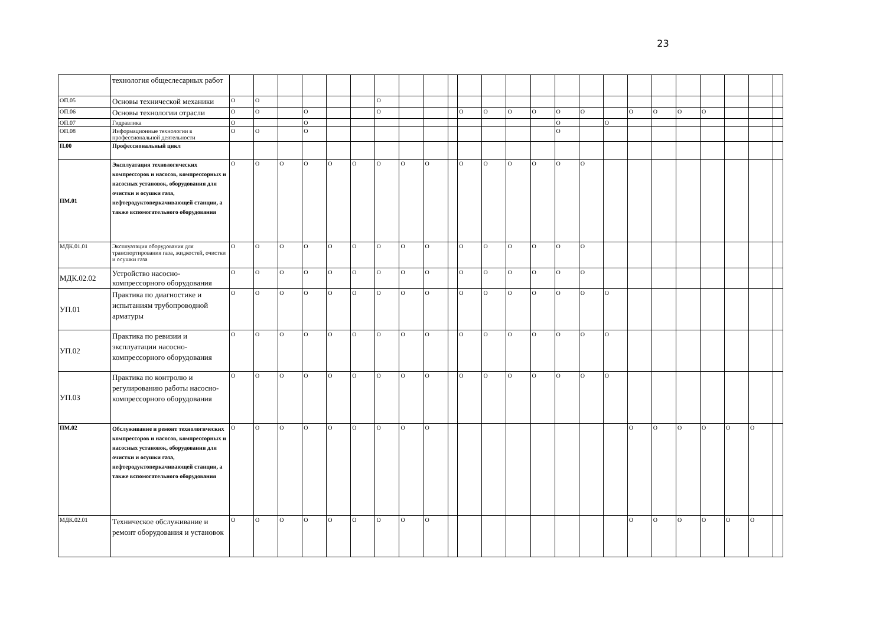23
| | технология общеслесарных работ | | | | | | | | | | | | | | | | | | | | | | | | |
| ОП.05 | Основы технической механики | О | О | | | | | О | | | | | | | | | | | | | | | | | |
| ОП.06 | Основы технологии отрасли | О | О | | О | | | О | | | | О | О | О | О | О | О | | О | О | О | О | | | |
| ОП.07 | Гидравлика | О | | | О | | | | | | | | | | | О | | О | | | | | | | |
| ОП.08 | Информационные технологии в профессиональной деятельности | О | О | | О | | | | | | | | | | | О | | | | | | | | | |
| П.00 | Профессиональный цикл | | | | | | | | | | | | | | | | | | | | | | | | |
| ПМ.01 | Эксплуатация технологических компрессоров и насосов, компрессорных и насосных установок, оборудования для очистки и осушки газа, нефтеродуктоперкачивающей станции, а также вспомогательного оборудования | О | О | О | О | О | О | О | О | О | | О | О | О | О | О | О | | | | | | | | |
| МДК.01.01 | Эксплуатация оборудования для транспортирования газа, жидкостей, очистки и осушки газа | О | О | О | О | О | О | О | О | О | | О | О | О | О | О | О | | | | | | | | |
| МДК.02.02 | Устройство насосно-компрессорного оборудования | О | О | О | О | О | О | О | О | О | | О | О | О | О | О | О | | | | | | | | |
| УП.01 | Практика по диагностике и испытаниям трубопроводной арматуры | О | О | О | О | О | О | О | О | О | | О | О | О | О | О | О | О | | | | | | | |
| УП.02 | Практика по ревизии и эксплуатации насосно-компрессорного оборудования | О | О | О | О | О | О | О | О | О | | О | О | О | О | О | О | О | | | | | | | |
| УП.03 | Практика по контролю и регулированию работы насосно-компрессорного оборудования | О | О | О | О | О | О | О | О | О | | О | О | О | О | О | О | О | | | | | | | |
| ПМ.02 | Обслуживание и ремонт технологических компрессоров и насосов, компрессорных и насосных установок, оборудования для очистки и осушки газа, нефтеродуктоперкачивающей станции, а также вспомогательного оборудования | О | О | О | О | О | О | О | О | О | | | | | | | | | О | О | О | О | О | О | |
| МДК.02.01 | Техническое обслуживание и ремонт оборудования и установок | О | О | О | О | О | О | О | О | О | | | | | | | | | О | О | О | О | О | О | |